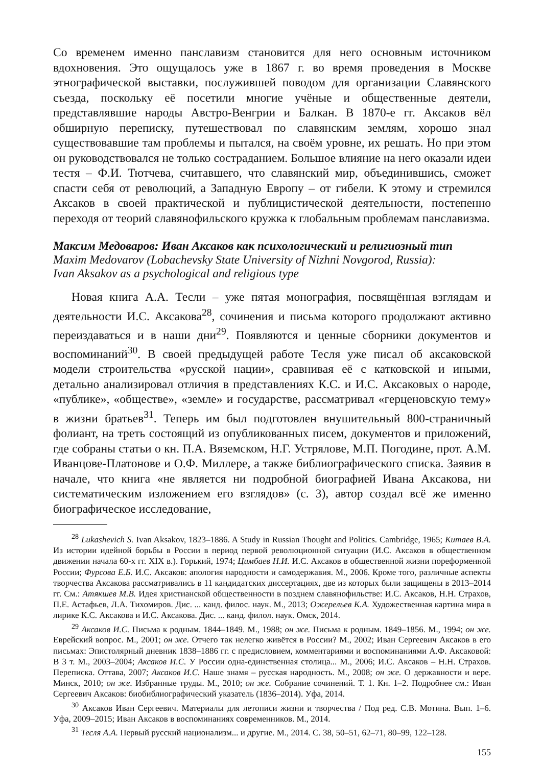Со временем именно панславизм становится для него основным источником вдохновения. Это ощущалось уже в 1867 г. во время проведения в Москве этнографической выставки, послужившей поводом для организации Славянского съезда, поскольку её посетили многие учёные и общественные деятели, представлявшие народы Австро-Венгрии и Балкан. В 1870-е гг. Аксаков вёл обширную переписку, путешествовал по славянским землям, хорошо знал существовавшие там проблемы и пытался, на своём уровне, их решать. Но при этом он руководствовался не только состраданием. Большое влияние на него оказали идеи тестя – Ф.И. Тютчева, считавшего, что славянский мир, объединившись, сможет спасти себя от революций, а Западную Европу – от гибели. К этому и стремился Аксаков в своей практической и публицистической деятельности, постепенно переходя от теорий славянофильского кружка к глобальным проблемам панславизма.
Максим Медоваров: Иван Аксаков как психологический и религиозный тип
Maxim Medovarov (Lobachevsky State University of Nizhni Novgorod, Russia):
Ivan Aksakov as a psychological and religious type
Новая книга А.А. Тесли – уже пятая монография, посвящённая взглядам и деятельности И.С. Аксакова<sup>28</sup>, сочинения и письма которого продолжают активно переиздаваться и в наши дни<sup>29</sup>. Появляются и ценные сборники документов и воспоминаний<sup>30</sup>. В своей предыдущей работе Тесля уже писал об аксаковской модели строительства «русской нации», сравнивая её с катковской и иными, детально анализировал отличия в представлениях К.С. и И.С. Аксаковых о народе, «публике», «обществе», «земле» и государстве, рассматривал «герценовскую тему» в жизни братьев<sup>31</sup>. Теперь им был подготовлен внушительный 800-страничный фолиант, на треть состоящий из опубликованных писем, документов и приложений, где собраны статьи о кн. П.А. Вяземском, Н.Г. Устрялове, М.П. Погодине, прот. А.М. Иванцове-Платонове и О.Ф. Миллере, а также библиографического списка. Заявив в начале, что книга «не является ни подробной биографией Ивана Аксакова, ни систематическим изложением его взглядов» (с. 3), автор создал всё же именно биографическое исследование,
<sup>28</sup> Lukashevich S. Ivan Aksakov, 1823–1886. A Study in Russian Thought and Politics. Cambridge, 1965; Китаев В.А. Из истории идейной борьбы в России в период первой революционной ситуации (И.С. Аксаков в общественном движении начала 60-х гг. XIX в.). Горький, 1974; Цимбаев Н.И. И.С. Аксаков в общественной жизни пореформенной России; Фурсова Е.Б. И.С. Аксаков: апология народности и самодержавия. М., 2006. Кроме того, различные аспекты творчества Аксакова рассматривались в 11 кандидатских диссертациях, две из которых были защищены в 2013–2014 гг. См.: Атякшев М.В. Идея христианской общественности в позднем славянофильстве: И.С. Аксаков, Н.Н. Страхов, П.Е. Астафьев, Л.А. Тихомиров. Дис. ... канд. филос. наук. М., 2013; Ожерельев К.А. Художественная картина мира в лирике К.С. Аксакова и И.С. Аксакова. Дис. ... канд. филол. наук. Омск, 2014.
<sup>29</sup> Аксаков И.С. Письма к родным. 1844–1849. М., 1988; он же. Письма к родным. 1849–1856. М., 1994; он же. Еврейский вопрос. М., 2001; он же. Отчего так нелегко живётся в России? М., 2002; Иван Сергеевич Аксаков в его письмах: Эпистолярный дневник 1838–1886 гг. с предисловием, комментариями и воспоминаниями А.Ф. Аксаковой: В 3 т. М., 2003–2004; Аксаков И.С. У России одна-единственная столица... М., 2006; И.С. Аксаков – Н.Н. Страхов. Переписка. Оттава, 2007; Аксаков И.С. Наше знамя – русская народность. М., 2008; он же. О державности и вере. Минск, 2010; он же. Избранные труды. М., 2010; он же. Собрание сочинений. Т. 1. Кн. 1–2. Подробнее см.: Иван Сергеевич Аксаков: биобиблиографический указатель (1836–2014). Уфа, 2014.
<sup>30</sup> Аксаков Иван Сергеевич. Материалы для летописи жизни и творчества / Под ред. С.В. Мотина. Вып. 1–6. Уфа, 2009–2015; Иван Аксаков в воспоминаниях современников. М., 2014.
<sup>31</sup> Тесля А.А. Первый русский национализм... и другие. М., 2014. С. 38, 50–51, 62–71, 80–99, 122–128.
155